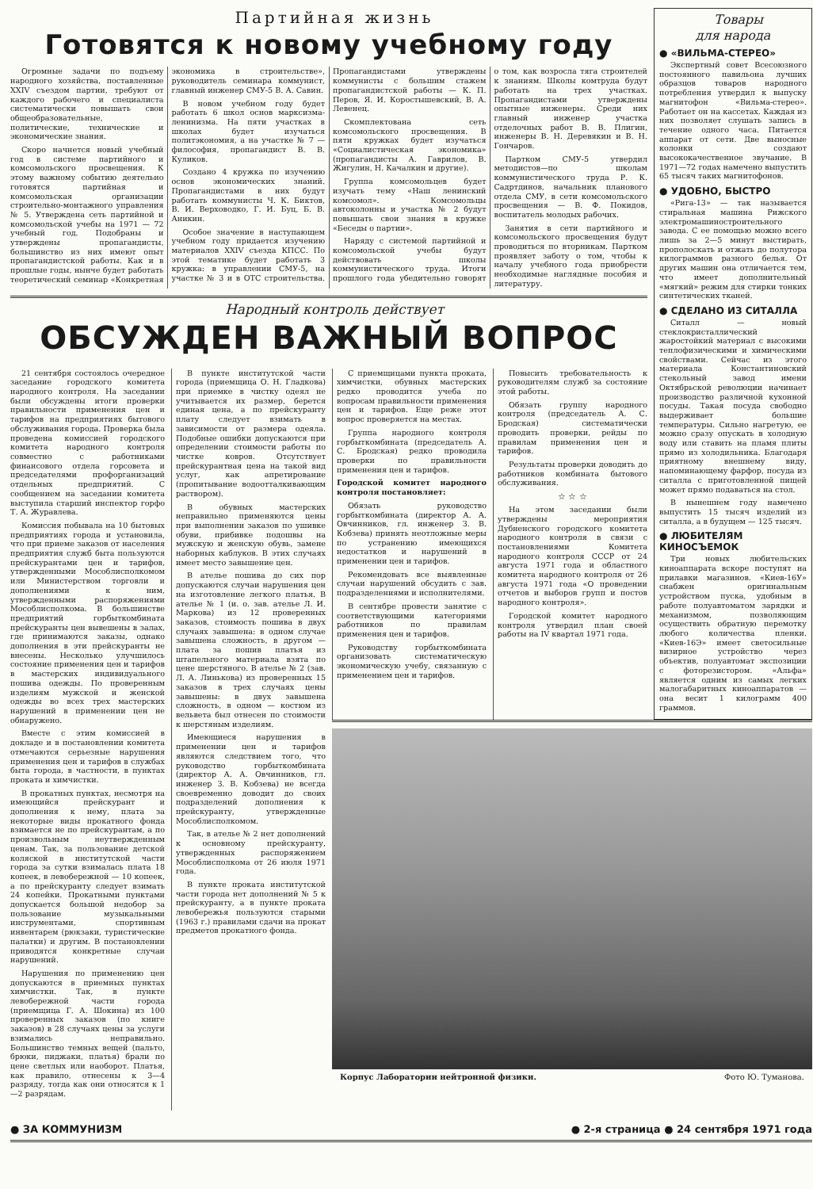Партийная жизнь
Готовятся к новому учебному году
Огромные задачи по подъему народного хозяйства, поставленные XXIV съездом партии, требуют от каждого рабочего и специалиста систематически повышать свои общеобразовательные, политические, технические и экономические знания.
Скоро начнется новый учебный год в системе партийного и комсомольского просвещения. К этому важному событию деятельно готовятся партийная и комсомольская организации строительно-монтажного управления № 5. Утверждена сеть партийной и комсомольской учебы на 1971 — 72 учебный год. Подобраны и утверждены пропагандисты, большинство из них имеют опыт пропагандистской работы. Как и в прошлые годы, нынче будет работать теоретический семинар «Конкретная экономика в строительстве», руководитель семинара коммунист, главный инженер СМУ-5 В. А. Савин.
В новом учебном году будет работать 6 школ основ марксизма-ленинизма. На пяти участках в школах будет изучаться политэкономия, а на участке № 7 — философия, пропагандист В. В. Куликов.
Создано 4 кружка по изучению основ экономических знаний. Пропагандистами в них будут работать коммунисты Ч. К. Биктов, В. И. Верховодко, Г. И. Буц, Б. В. Аникин.
Особое значение в наступающем учебном году придается изучению материалов XXIV съезда КПСС. По этой тематике будет работать 3 кружка: в управлении СМУ-5, на участке № 3 и в ОТС строительства. Пропагандистами утверждены коммунисты с большим стажем пропагандистской работы — К. П. Перов, Я. И. Коростышевский, В. А. Левенец.
Скомплектована сеть комсомольского просвещения. В пяти кружках будет изучаться «Социалистическая экономика» (пропагандисты А. Гаврилов, В. Жигулин, Н. Качалкин и другие).
Группа комсомольцев будет изучать тему «Наш ленинский комсомол». Комсомольцы автоколонны и участка № 2 будут повышать свои знания в кружке «Беседы о партии».
Наряду с системой партийной и комсомольской учебы будут действовать школы коммунистического труда. Итоги прошлого года убедительно говорят о том, как возросла тяга строителей к знаниям. Школы комтруда будут работать на трех участках. Пропагандистами утверждены опытные инженеры. Среди них главный инженер участка отделочных работ В. В. Плигин, инженеры В. Н. Деревякин и В. Н. Гончаров.
Партком СМУ-5 утвердил методистов—по школам коммунистического труда Р. К. Садртдинов, начальник планового отдела СМУ, в сети комсомольского просвещения — В. Ф. Покидов, воспитатель молодых рабочих.
Занятия в сети партийного и комсомольского просвещения будут проводиться по вторникам. Партком проявляет заботу о том, чтобы к началу учебного года приобрести необходимые наглядные пособия и литературу.
Народный контроль действует
ОБСУЖДЕН ВАЖНЫЙ ВОПРОС
21 сентября состоялось очередное заседание городского комитета народного контроля. На заседании были обсуждены итоги проверки правильности применения цен и тарифов на предприятиях бытового обслуживания города. Проверка была проведена комиссией городского комитета народного контроля совместно с работниками финансового отдела горсовета и председателями профорганизаций отдельных предприятий. С сообщением на заседании комитета выступила старший инспектор горфо Т. А. Журавлева.
Комиссия побывала на 10 бытовых предприятиях города и установила, что при приеме заказов от населения предприятия служб быта пользуются прейскурантами цен и тарифов, утвержденными Мособлисполкомом или Министерством торговли и дополнениями к ним, утвержденными распоряжениями Мособлисполкома. В большинстве предприятий горбыткомбината прейскуранты цен вывешены в залах, где принимаются заказы, однако дополнения в эти прейскуранты не внесены. Несколько улучшилось состояние применения цен и тарифов в мастерских индивидуального пошива одежды. По проверенным изделиям мужской и женской одежды во всех трех мастерских нарушений в применении цен не обнаружено.
Вместе с этим комиссией в докладе и в постановлении комитета отмечаются серьезные нарушения применения цен и тарифов в службах быта города, в частности, в пунктах проката и химчистки.
В прокатных пунктах, несмотря на имеющийся прейскурант и дополнения к нему, плата за некоторые виды прокатного фонда взимается не по прейскурантам, а по произвольным неутвержденным ценам. Так, за пользование детской коляской в институтской части города за сутки взималась плата 18 копеек, в левобережной — 10 копеек, а по прейскуранту следует взимать 24 копейки. Прокатными пунктами допускается большой недобор за пользование музыкальными инструментами, спортивным инвентарем (рюкзаки, туристические палатки) и другим. В постановлении приводятся конкретные случаи нарушений.
Нарушения по применению цен допускаются в приемных пунктах химчистки. Так, в пункте левобережной части города (приемщица Г. А. Шокина) из 100 проверенных заказов (по книге заказов) в 28 случаях цены за услуги взимались неправильно. Большинство темных вещей (пальто, брюки, пиджаки, платья) брали по цене светлых или наоборот. Платья, как правило, отнесены к 3—4 разряду, тогда как они относятся к 1—2 разрядам.
В пункте институтской части города (приемщица О. Н. Гладкова) при приемке в чистку одеял не учитывается их размер, берется единая цена, а по прейскуранту плату следует взимать в зависимости от размера одеяла. Подобные ошибки допускаются при определении стоимости работы по чистке ковров. Отсутствует прейскурантная цена на такой вид услуг, как апретирование (пропитывание водоотталкивающим раствором).
В обувных мастерских неправильно применяются цены при выполнении заказов по ушивке обуви, прибивке подошвы на мужскую и женскую обувь, замене наборных каблуков. В этих случаях имеет место завышение цен.
В ателье пошива до сих пор допускаются случаи нарушения цен на изготовление легкого платья. В ателье № 1 (и. о. зав. ателье Л. И. Маркова) из 12 проверенных заказов, стоимость пошива в двух случаях завышена: в одном случае завышена сложность, в другом — плата за пошив платья из штапельного материала взята по цене шерстяного. В ателье № 2 (зав. Л. А. Линькова) из проверенных 15 заказов в трех случаях цены завышены: в двух завышена сложность, в одном — костюм из вельвета был отнесен по стоимости к шерстяным изделиям.
Имеющиеся нарушения в применении цен и тарифов являются следствием того, что руководство горбыткомбината (директор А. А. Овчинников, гл. инженер З. В. Кобзева) не всегда своевременно доводит до своих подразделений дополнения к прейскуранту, утвержденные Мособлисполкомом.
Так, в ателье № 2 нет дополнений к основному прейскуранту, утвержденных распоряжением Мособлисполкома от 26 июля 1971 года.
В пункте проката институтской части города нет дополнений № 5 к прейскуранту, а в пункте проката левобережья пользуются старыми (1963 г.) правилами сдачи на прокат предметов прокатного фонда.
С приемщицами пункта проката, химчистки, обувных мастерских редко проводится учеба по вопросам правильности применения цен и тарифов. Еще реже этот вопрос проверяется на местах.
Группа народного контроля горбыткомбината (председатель А. С. Бродская) редко проводила проверки по правильности применения цен и тарифов.
Городской комитет народного контроля постановляет:
Обязать руководство горбыткомбината (директор А. А. Овчинников, гл. инженер З. В. Кобзева) принять неотложные меры по устранению имеющихся недостатков и нарушений в применении цен и тарифов.
Рекомендовать все выявленные случаи нарушений обсудить с зав. подразделениями и исполнителями.
В сентябре провести занятие с соответствующими категориями работников по правилам применения цен и тарифов.
Руководству горбыткомбината организовать систематическую экономическую учебу, связанную с применением цен и тарифов.
Повысить требовательность к руководителям служб за состояние этой работы.
Обязать группу народного контроля (председатель А. С. Бродская) систематически проводить проверки, рейды по правилам применения цен и тарифов.
Результаты проверки доводить до работников комбината бытового обслуживания.
☆ ☆ ☆
На этом заседании были утверждены мероприятия Дубненского городского комитета народного контроля в связи с постановлениями Комитета народного контроля СССР от 24 августа 1971 года и областного комитета народного контроля от 26 августа 1971 года «О проведении отчетов и выборов групп и постов народного контроля».
Городской комитет народного контроля утвердил план своей работы на IV квартал 1971 года.
Товары
для народа
● «ВИЛЬМА-СТЕРЕО»
Экспертный совет Всесоюзного постоянного павильона лучших образцов товаров народного потребления утвердил к выпуску магнитофон «Вильма-стерео». Работает он на кассетах. Каждая из них позволяет слушать запись в течение одного часа. Питается аппарат от сети. Две выносные колонки создают высококачественное звучание. В 1971—72 годах намечено выпустить 65 тысяч таких магнитофонов.
● УДОБНО, БЫСТРО
«Рига-13» — так называется стиральная машина Рижского электромашиностроительного завода. С ее помощью можно всего лишь за 2—5 минут выстирать, прополоскать и отжать до полутора килограммов разного белья. От других машин она отличается тем, что имеет дополнительный «мягкий» режим для стирки тонких синтетических тканей.
● СДЕЛАНО ИЗ СИТАЛЛА
Ситалл — новый стеклокристаллический жаростойкий материал с высокими теплофизическими и химическими свойствами. Сейчас из этого материала Константиновский стекольный завод имени Октябрьской революции начинает производство различной кухонной посуды. Такая посуда свободно выдерживает большие температуры. Сильно нагретую, ее можно сразу опускать в холодную воду или ставить на пламя плиты прямо из холодильника. Благодаря приятному внешнему виду, напоминающему фарфор, посуда из ситалла с приготовленной пищей может прямо подаваться на стол.
В нынешнем году намечено выпустить 15 тысяч изделий из ситалла, а в будущем — 125 тысяч.
● ЛЮБИТЕЛЯМ КИНОСЪЕМОК
Три новых любительских киноаппарата вскоре поступят на прилавки магазинов. «Киев-16У» снабжен оригинальным устройством пуска, удобным в работе полуавтоматом зарядки и механизмом, позволяющим осуществить обратную перемотку любого количества пленки. «Киев-16Э» имеет светосильные визирное устройство через объектив, полуавтомат экспозиции с фоторезистором. «Альфа» является одним из самых легких малогабаритных киноаппаратов — она весит 1 килограмм 400 граммов.
Корпус Лаборатории нейтронной физики. Фото Ю. Туманова.
● ЗА КОММУНИЗМ ● 2-я страница ● 24 сентября 1971 года